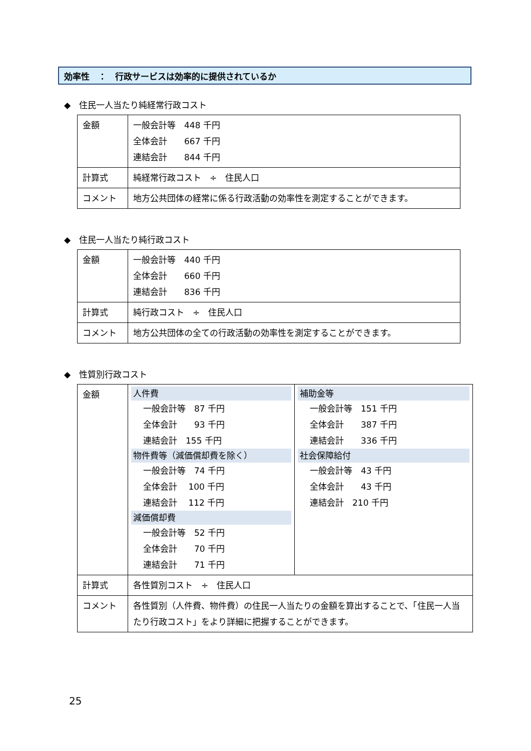効率性　：　行政サービスは効率的に提供されているか
◆　住民一人当たり純経常行政コスト
| 金額 | 一般会計等 448 千円 全体会計 667 千円 連結会計 844 千円 |
| 計算式 | 純経常行政コスト ÷ 住民人口 |
| コメント | 地方公共団体の経常に係る行政活動の効率性を測定することができます。 |
◆　住民一人当たり純行政コスト
| 金額 | 一般会計等 440 千円 全体会計 660 千円 連結会計 836 千円 |
| 計算式 | 純行政コスト ÷ 住民人口 |
| コメント | 地方公共団体の全ての行政活動の効率性を測定することができます。 |
◆　性質別行政コスト
| 金額 | 人件費 一般会計等 87 千円 全体会計 93 千円 連結会計 155 千円 物件費等（減価償却費を除く） 一般会計等 74 千円 全体会計 100 千円 連結会計 112 千円 減価償却費 一般会計等 52 千円 全体会計 70 千円 連結会計 71 千円 | 補助金等 一般会計等 151 千円 全体会計 387 千円 連結会計 336 千円 社会保障給付 一般会計等 43 千円 全体会計 43 千円 連結会計 210 千円 |
| 計算式 | 各性質別コスト ÷ 住民人口 | |
| コメント | 各性質別（人件費、物件費）の住民一人当たりの金額を算出することで、「住民一人当たり行政コスト」をより詳細に把握することができます。 | |
25